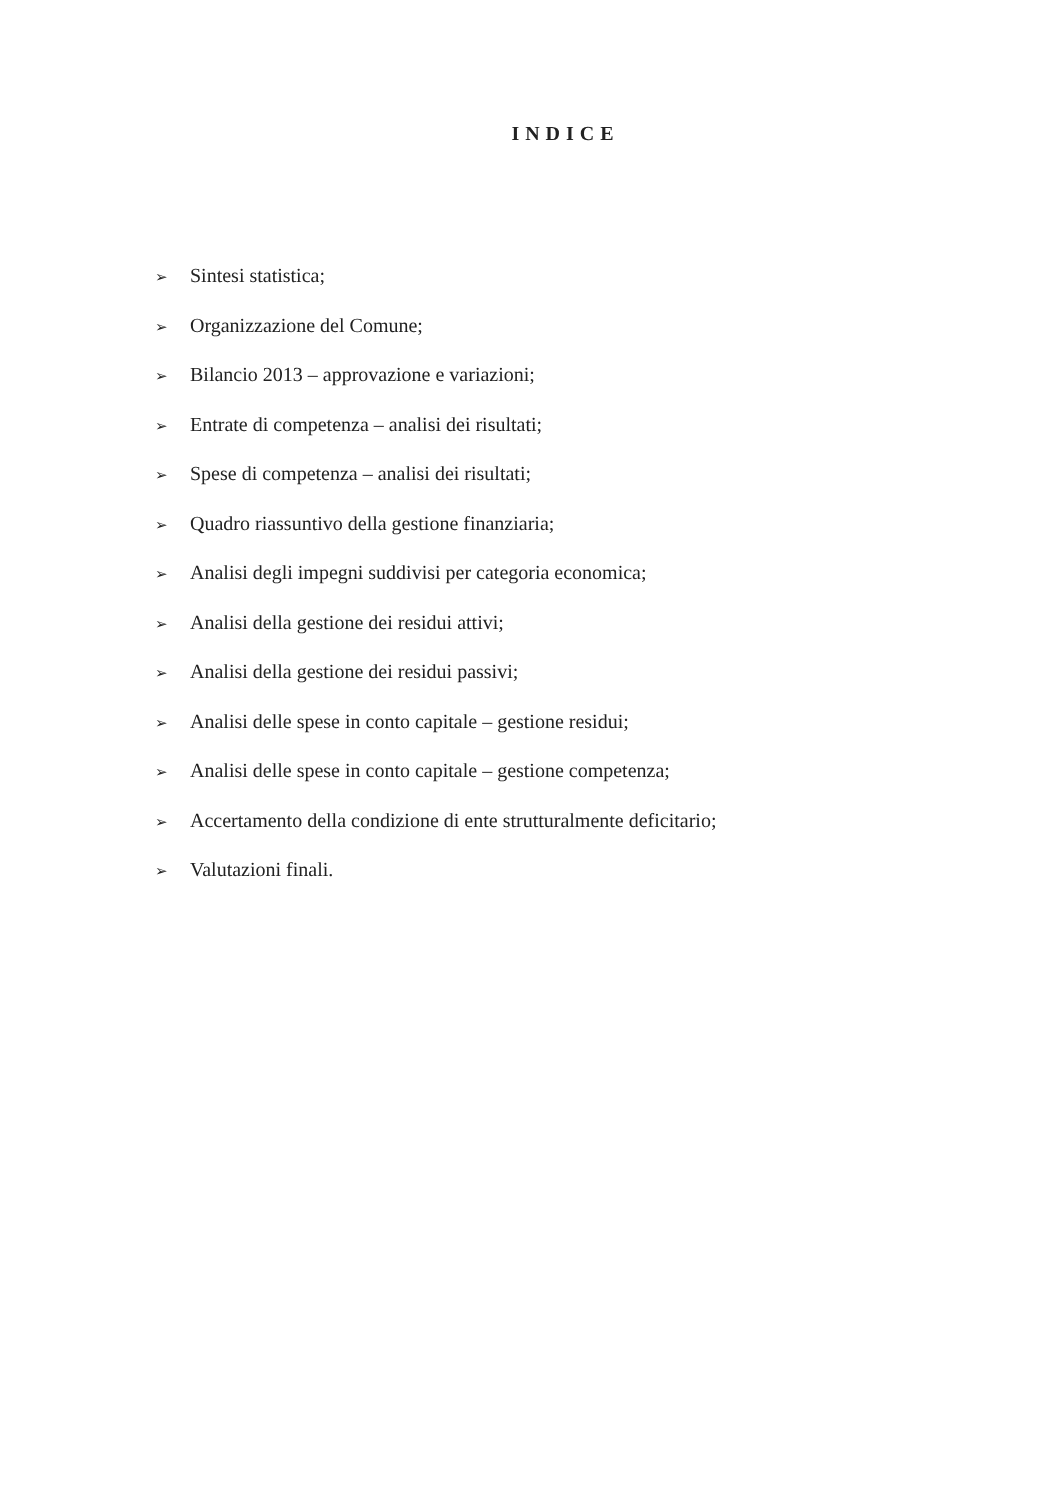INDICE
➢ Sintesi statistica;
➢ Organizzazione del Comune;
➢ Bilancio 2013 – approvazione e variazioni;
➢ Entrate di competenza – analisi dei risultati;
➢ Spese di competenza – analisi dei risultati;
➢ Quadro riassuntivo della gestione finanziaria;
➢ Analisi degli impegni suddivisi per categoria economica;
➢ Analisi della gestione dei residui attivi;
➢ Analisi della gestione dei residui passivi;
➢ Analisi delle spese in conto capitale – gestione residui;
➢ Analisi delle spese in conto capitale – gestione competenza;
➢ Accertamento della condizione di ente strutturalmente deficitario;
➢ Valutazioni finali.